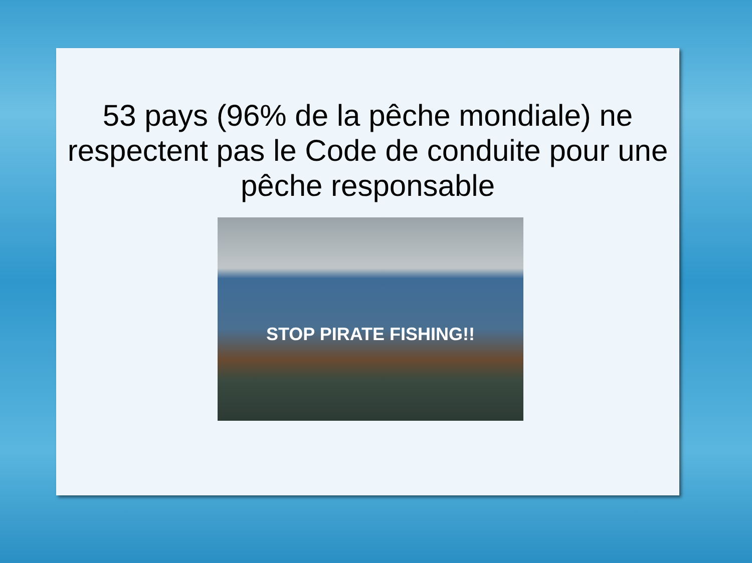53 pays (96% de la pêche mondiale) ne respectent pas le Code de conduite pour une pêche responsable
STOP PIRATE FISHING!!